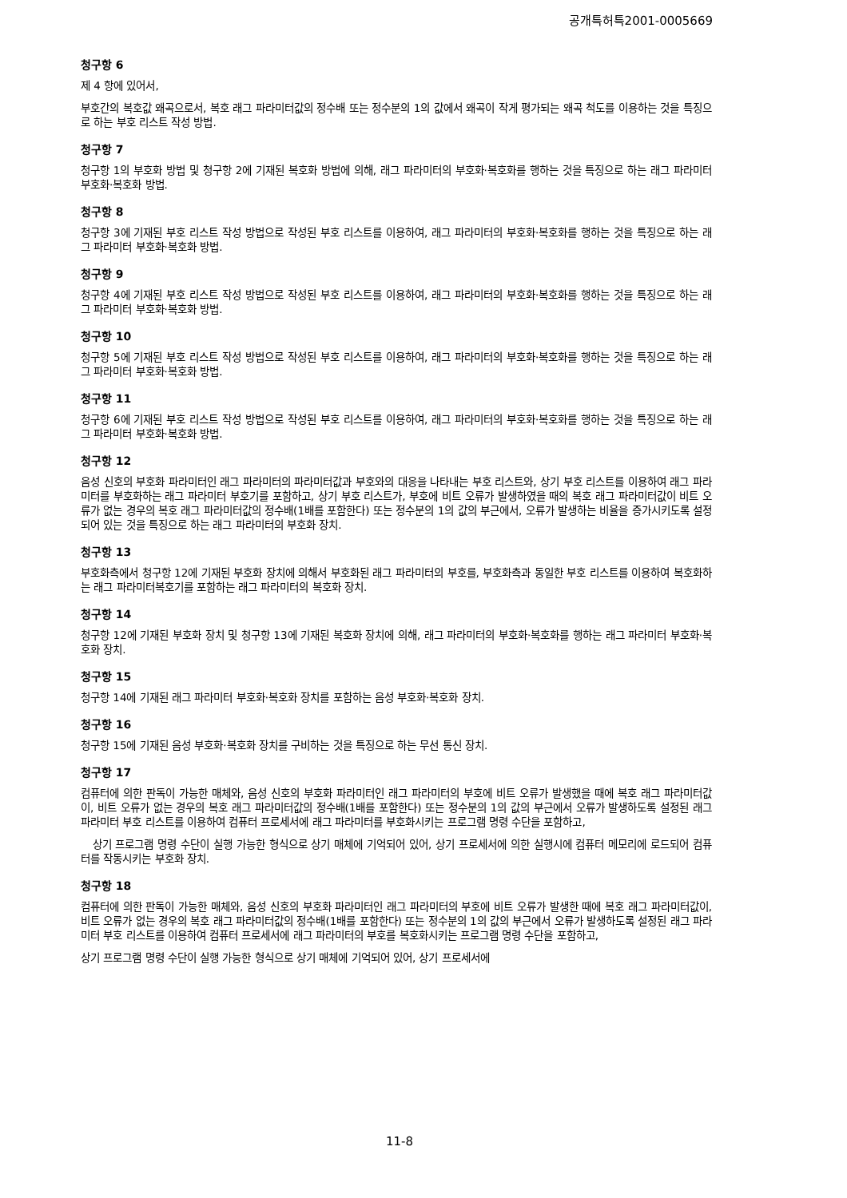공개특허특2001-0005669
청구항 6
제 4 항에 있어서,
부호간의 복호값 왜곡으로서, 복호 래그 파라미터값의 정수배 또는 정수분의 1의 값에서 왜곡이 작게 평가되는 왜곡 척도를 이용하는 것을 특징으로 하는 부호 리스트 작성 방법.
청구항 7
청구항 1의 부호화 방법 및 청구항 2에 기재된 복호화 방법에 의해, 래그 파라미터의 부호화·복호화를 행하는 것을 특징으로 하는 래그 파라미터 부호화·복호화 방법.
청구항 8
청구항 3에 기재된 부호 리스트 작성 방법으로 작성된 부호 리스트를 이용하여, 래그 파라미터의 부호화·복호화를 행하는 것을 특징으로 하는 래그 파라미터 부호화·복호화 방법.
청구항 9
청구항 4에 기재된 부호 리스트 작성 방법으로 작성된 부호 리스트를 이용하여, 래그 파라미터의 부호화·복호화를 행하는 것을 특징으로 하는 래그 파라미터 부호화·복호화 방법.
청구항 10
청구항 5에 기재된 부호 리스트 작성 방법으로 작성된 부호 리스트를 이용하여, 래그 파라미터의 부호화·복호화를 행하는 것을 특징으로 하는 래그 파라미터 부호화·복호화 방법.
청구항 11
청구항 6에 기재된 부호 리스트 작성 방법으로 작성된 부호 리스트를 이용하여, 래그 파라미터의 부호화·복호화를 행하는 것을 특징으로 하는 래그 파라미터 부호화·복호화 방법.
청구항 12
음성 신호의 부호화 파라미터인 래그 파라미터의 파라미터값과 부호와의 대응을 나타내는 부호 리스트와, 상기 부호 리스트를 이용하여 래그 파라미터를 부호화하는 래그 파라미터 부호기를 포함하고, 상기 부호 리스트가, 부호에 비트 오류가 발생하였을 때의 복호 래그 파라미터값이 비트 오류가 없는 경우의 복호 래그 파라미터값의 정수배(1배를 포함한다) 또는 정수분의 1의 값의 부근에서, 오류가 발생하는 비율을 증가시키도록 설정되어 있는 것을 특징으로 하는 래그 파라미터의 부호화 장치.
청구항 13
부호화측에서 청구항 12에 기재된 부호화 장치에 의해서 부호화된 래그 파라미터의 부호를, 부호화측과 동일한 부호 리스트를 이용하여 복호화하는 래그 파라미터복호기를 포함하는 래그 파라미터의 복호화 장치.
청구항 14
청구항 12에 기재된 부호화 장치 및 청구항 13에 기재된 복호화 장치에 의해, 래그 파라미터의 부호화·복호화를 행하는 래그 파라미터 부호화·복호화 장치.
청구항 15
청구항 14에 기재된 래그 파라미터 부호화·복호화 장치를 포함하는 음성 부호화·복호화 장치.
청구항 16
청구항 15에 기재된 음성 부호화·복호화 장치를 구비하는 것을 특징으로 하는 무선 통신 장치.
청구항 17
컴퓨터에 의한 판독이 가능한 매체와, 음성 신호의 부호화 파라미터인 래그 파라미터의 부호에 비트 오류가 발생했을 때에 복호 래그 파라미터값이, 비트 오류가 없는 경우의 복호 래그 파라미터값의 정수배(1배를 포함한다) 또는 정수분의 1의 값의 부근에서 오류가 발생하도록 설정된 래그 파라미터 부호 리스트를 이용하여 컴퓨터 프로세서에 래그 파라미터를 부호화시키는 프로그램 명령 수단을 포함하고,
상기 프로그램 명령 수단이 실행 가능한 형식으로 상기 매체에 기억되어 있어, 상기 프로세서에 의한 실행시에 컴퓨터 메모리에 로드되어 컴퓨터를 작동시키는 부호화 장치.
청구항 18
컴퓨터에 의한 판독이 가능한 매체와, 음성 신호의 부호화 파라미터인 래그 파라미터의 부호에 비트 오류가 발생한 때에 복호 래그 파라미터값이, 비트 오류가 없는 경우의 복호 래그 파라미터값의 정수배(1배를 포함한다) 또는 정수분의 1의 값의 부근에서 오류가 발생하도록 설정된 래그 파라미터 부호 리스트를 이용하여 컴퓨터 프로세서에 래그 파라미터의 부호를 복호화시키는 프로그램 명령 수단을 포함하고,
상기 프로그램 명령 수단이 실행 가능한 형식으로 상기 매체에 기억되어 있어, 상기 프로세서에
11-8